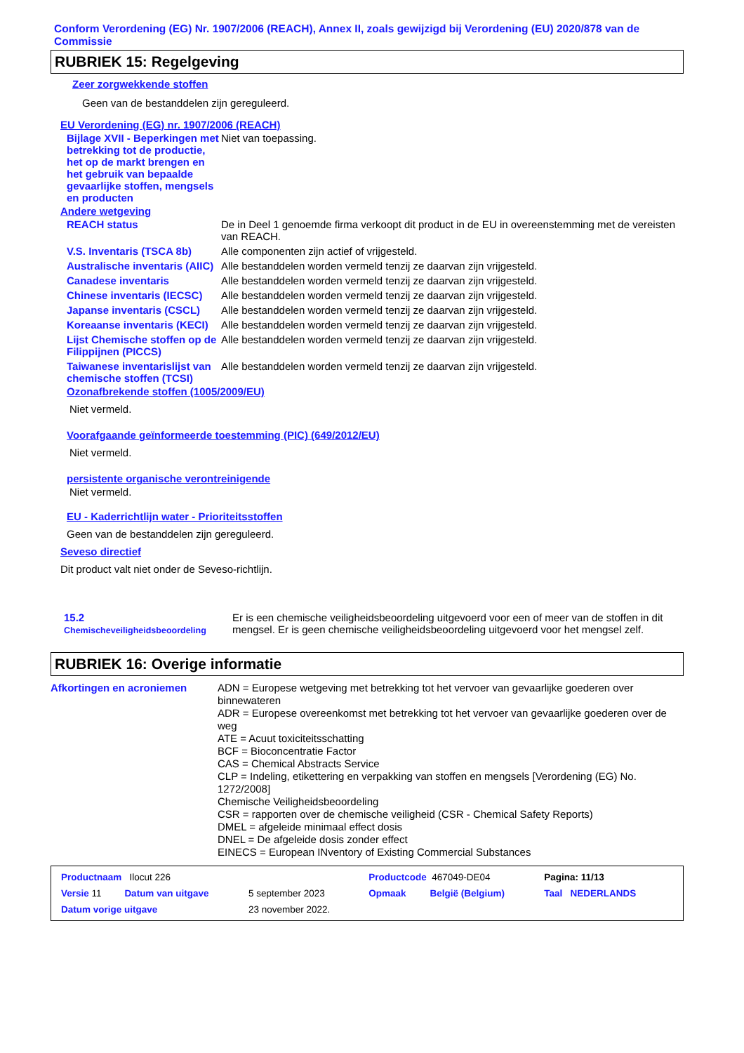Conform Verordening (EG) Nr. 1907/2006 (REACH), Annex II, zoals gewijzigd bij Verordening (EU) 2020/878 van de Commissie
RUBRIEK 15: Regelgeving
Zeer zorgwekkende stoffen
Geen van de bestanddelen zijn gereguleerd.
EU Verordening (EG) nr. 1907/2006 (REACH)
| Bijlage XVII - Beperkingen met betrekking tot de productie, het op de markt brengen en het gebruik van bepaalde gevaarlijke stoffen, mengsels en producten | Niet van toepassing. |
Andere wetgeving
| REACH status | De in Deel 1 genoemde firma verkoopt dit product in de EU in overeenstemming met de vereisten van REACH. |
| V.S. Inventaris (TSCA 8b) | Alle componenten zijn actief of vrijgesteld. |
| Australische inventaris (AIIC) | Alle bestanddelen worden vermeld tenzij ze daarvan zijn vrijgesteld. |
| Canadese inventaris | Alle bestanddelen worden vermeld tenzij ze daarvan zijn vrijgesteld. |
| Chinese inventaris (IECSC) | Alle bestanddelen worden vermeld tenzij ze daarvan zijn vrijgesteld. |
| Japanse inventaris (CSCL) | Alle bestanddelen worden vermeld tenzij ze daarvan zijn vrijgesteld. |
| Koreaanse inventaris (KECI) | Alle bestanddelen worden vermeld tenzij ze daarvan zijn vrijgesteld. |
| Lijst Chemische stoffen op de Filippijnen (PICCS) | Alle bestanddelen worden vermeld tenzij ze daarvan zijn vrijgesteld. |
| Taiwanese inventarislijst van chemische stoffen (TCSI) | Alle bestanddelen worden vermeld tenzij ze daarvan zijn vrijgesteld. |
Ozonafbrekende stoffen (1005/2009/EU)
Niet vermeld.
Voorafgaande geïnformeerde toestemming (PIC) (649/2012/EU)
Niet vermeld.
persistente organische verontreinigende
Niet vermeld.
EU - Kaderrichtlijn water - Prioriteitsstoffen
Geen van de bestanddelen zijn gereguleerd.
Seveso directief
Dit product valt niet onder de Seveso-richtlijn.
| 15.2 Chemischeveiligheidsbeoordeling | Er is een chemische veiligheidsbeoordeling uitgevoerd voor een of meer van de stoffen in dit mengsel. Er is geen chemische veiligheidsbeoordeling uitgevoerd voor het mengsel zelf. |
RUBRIEK 16: Overige informatie
| Afkortingen en acroniemen | ADN = Europese wetgeving met betrekking tot het vervoer van gevaarlijke goederen over binnewateren ADR = Europese overeenkomst met betrekking tot het vervoer van gevaarlijke goederen over de weg ATE = Acuut toxiciteitsschatting BCF = Bioconcentratie Factor CAS = Chemical Abstracts Service CLP = Indeling, etikettering en verpakking van stoffen en mengsels [Verordening (EG) No. 1272/2008] Chemische Veiligheidsbeoordeling CSR = rapporten over de chemische veiligheid (CSR - Chemical Safety Reports) DMEL = afgeleide minimaal effect dosis DNEL = De afgeleide dosis zonder effect EINECS = European INventory of Existing Commercial Substances |
| Productnaam Ilocut 226 | | | Productcode 467049-DE04 | | Pagina: 11/13 |
| Versie 11 | Datum van uitgave | 5 september 2023 | Opmaak | België (Belgium) | Taal NEDERLANDS |
| Datum vorige uitgave | | 23 november 2022. | | | |